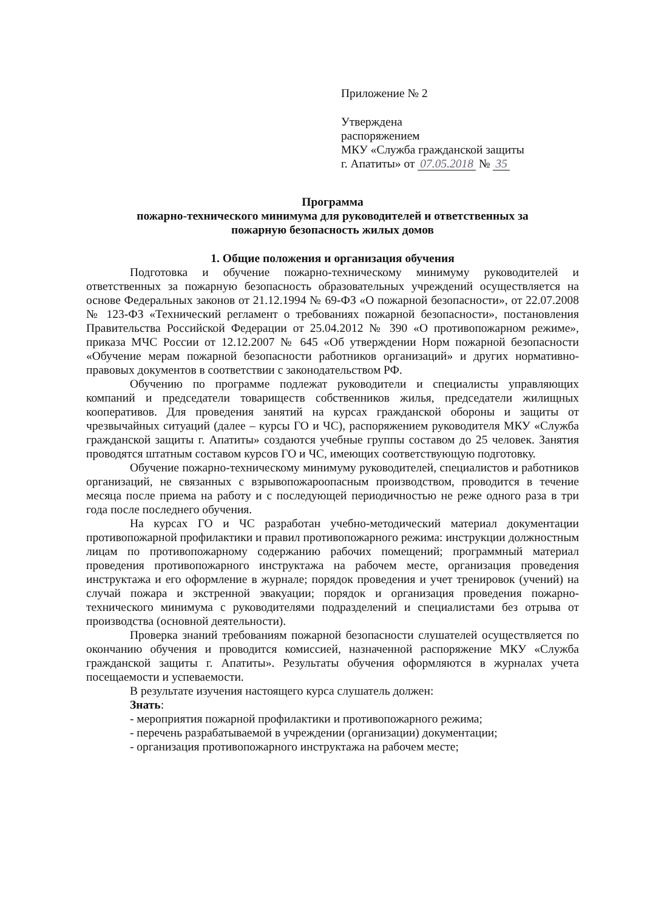Приложение № 2
Утверждена
распоряжением
МКУ «Служба гражданской защиты
г. Апатиты» от 07.05.2018 № 35
Программа
пожарно-технического минимума для руководителей и ответственных за
пожарную безопасность жилых домов
1. Общие положения и организация обучения
Подготовка и обучение пожарно-техническому минимуму руководителей и ответственных за пожарную безопасность образовательных учреждений осуществляется на основе Федеральных законов от 21.12.1994 № 69-ФЗ «О пожарной безопасности», от 22.07.2008 № 123-ФЗ «Технический регламент о требованиях пожарной безопасности», постановления Правительства Российской Федерации от 25.04.2012 № 390 «О противопожарном режиме», приказа МЧС России от 12.12.2007 № 645 «Об утверждении Норм пожарной безопасности «Обучение мерам пожарной безопасности работников организаций» и других нормативно-правовых документов в соответствии с законодательством РФ.
Обучению по программе подлежат руководители и специалисты управляющих компаний и председатели товариществ собственников жилья, председатели жилищных кооперативов. Для проведения занятий на курсах гражданской обороны и защиты от чрезвычайных ситуаций (далее – курсы ГО и ЧС), распоряжением руководителя МКУ «Служба гражданской защиты г. Апатиты» создаются учебные группы составом до 25 человек. Занятия проводятся штатным составом курсов ГО и ЧС, имеющих соответствующую подготовку.
Обучение пожарно-техническому минимуму руководителей, специалистов и работников организаций, не связанных с взрывопожароопасным производством, проводится в течение месяца после приема на работу и с последующей периодичностью не реже одного раза в три года после последнего обучения.
На курсах ГО и ЧС разработан учебно-методический материал документации противопожарной профилактики и правил противопожарного режима: инструкции должностным лицам по противопожарному содержанию рабочих помещений; программный материал проведения противопожарного инструктажа на рабочем месте, организация проведения инструктажа и его оформление в журнале; порядок проведения и учет тренировок (учений) на случай пожара и экстренной эвакуации; порядок и организация проведения пожарно-технического минимума с руководителями подразделений и специалистами без отрыва от производства (основной деятельности).
Проверка знаний требованиям пожарной безопасности слушателей осуществляется по окончанию обучения и проводится комиссией, назначенной распоряжение МКУ «Служба гражданской защиты г. Апатиты». Результаты обучения оформляются в журналах учета посещаемости и успеваемости.
В результате изучения настоящего курса слушатель должен:
Знать:
- мероприятия пожарной профилактики и противопожарного режима;
- перечень разрабатываемой в учреждении (организации) документации;
- организация противопожарного инструктажа на рабочем месте;